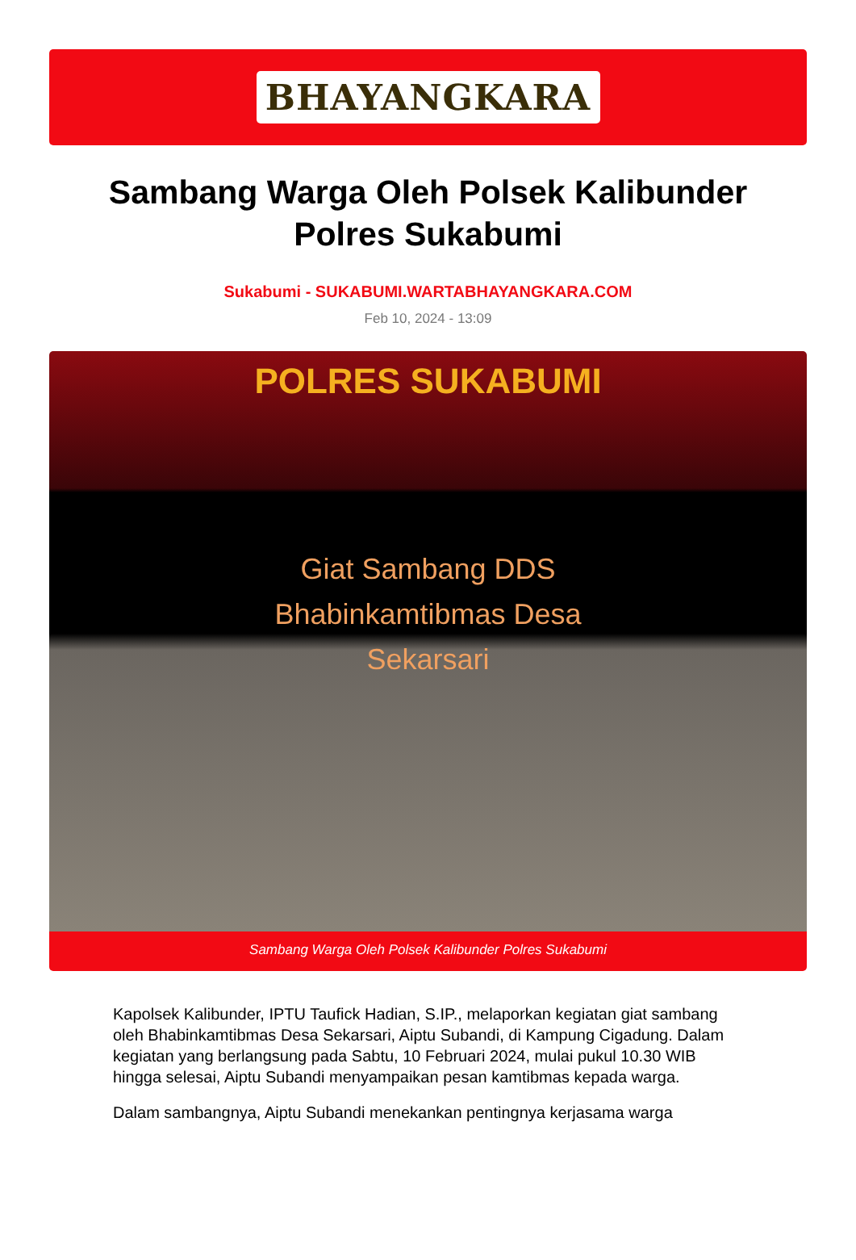BHAYANGKARA
Sambang Warga Oleh Polsek Kalibunder Polres Sukabumi
Sukabumi - SUKABUMI.WARTABHAYANGKARA.COM
Feb 10, 2024 - 13:09
POLRES SUKABUMI
Giat Sambang DDS
Bhabinkamtibmas Desa
Sekarsari
Sambang Warga Oleh Polsek Kalibunder Polres Sukabumi
Kapolsek Kalibunder, IPTU Taufick Hadian, S.IP., melaporkan kegiatan giat sambang oleh Bhabinkamtibmas Desa Sekarsari, Aiptu Subandi, di Kampung Cigadung. Dalam kegiatan yang berlangsung pada Sabtu, 10 Februari 2024, mulai pukul 10.30 WIB hingga selesai, Aiptu Subandi menyampaikan pesan kamtibmas kepada warga.
Dalam sambangnya, Aiptu Subandi menekankan pentingnya kerjasama warga